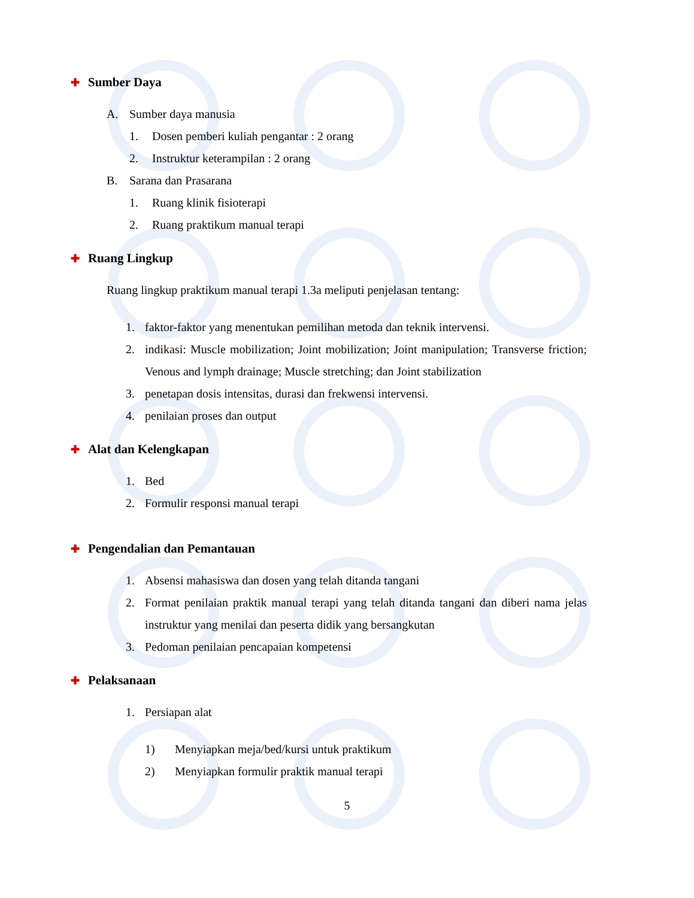✚ Sumber Daya
A. Sumber daya manusia
1. Dosen pemberi kuliah pengantar : 2 orang
2. Instruktur keterampilan : 2 orang
B. Sarana dan Prasarana
1. Ruang klinik fisioterapi
2. Ruang praktikum manual terapi
✚ Ruang Lingkup
Ruang lingkup praktikum manual terapi 1.3a meliputi penjelasan tentang:
1. faktor-faktor yang menentukan pemilihan metoda dan teknik intervensi.
2. indikasi: Muscle mobilization; Joint mobilization; Joint manipulation; Transverse friction; Venous and lymph drainage; Muscle stretching; dan Joint stabilization
3. penetapan dosis intensitas, durasi dan frekwensi intervensi.
4. penilaian proses dan output
✚ Alat dan Kelengkapan
1. Bed
2. Formulir responsi manual terapi
✚ Pengendalian dan Pemantauan
1. Absensi mahasiswa dan dosen yang telah ditanda tangani
2. Format penilaian praktik manual terapi yang telah ditanda tangani dan diberi nama jelas instruktur yang menilai dan peserta didik yang bersangkutan
3. Pedoman penilaian pencapaian kompetensi
✚ Pelaksanaan
1. Persiapan alat
1) Menyiapkan meja/bed/kursi untuk praktikum
2) Menyiapkan formulir praktik manual terapi
5